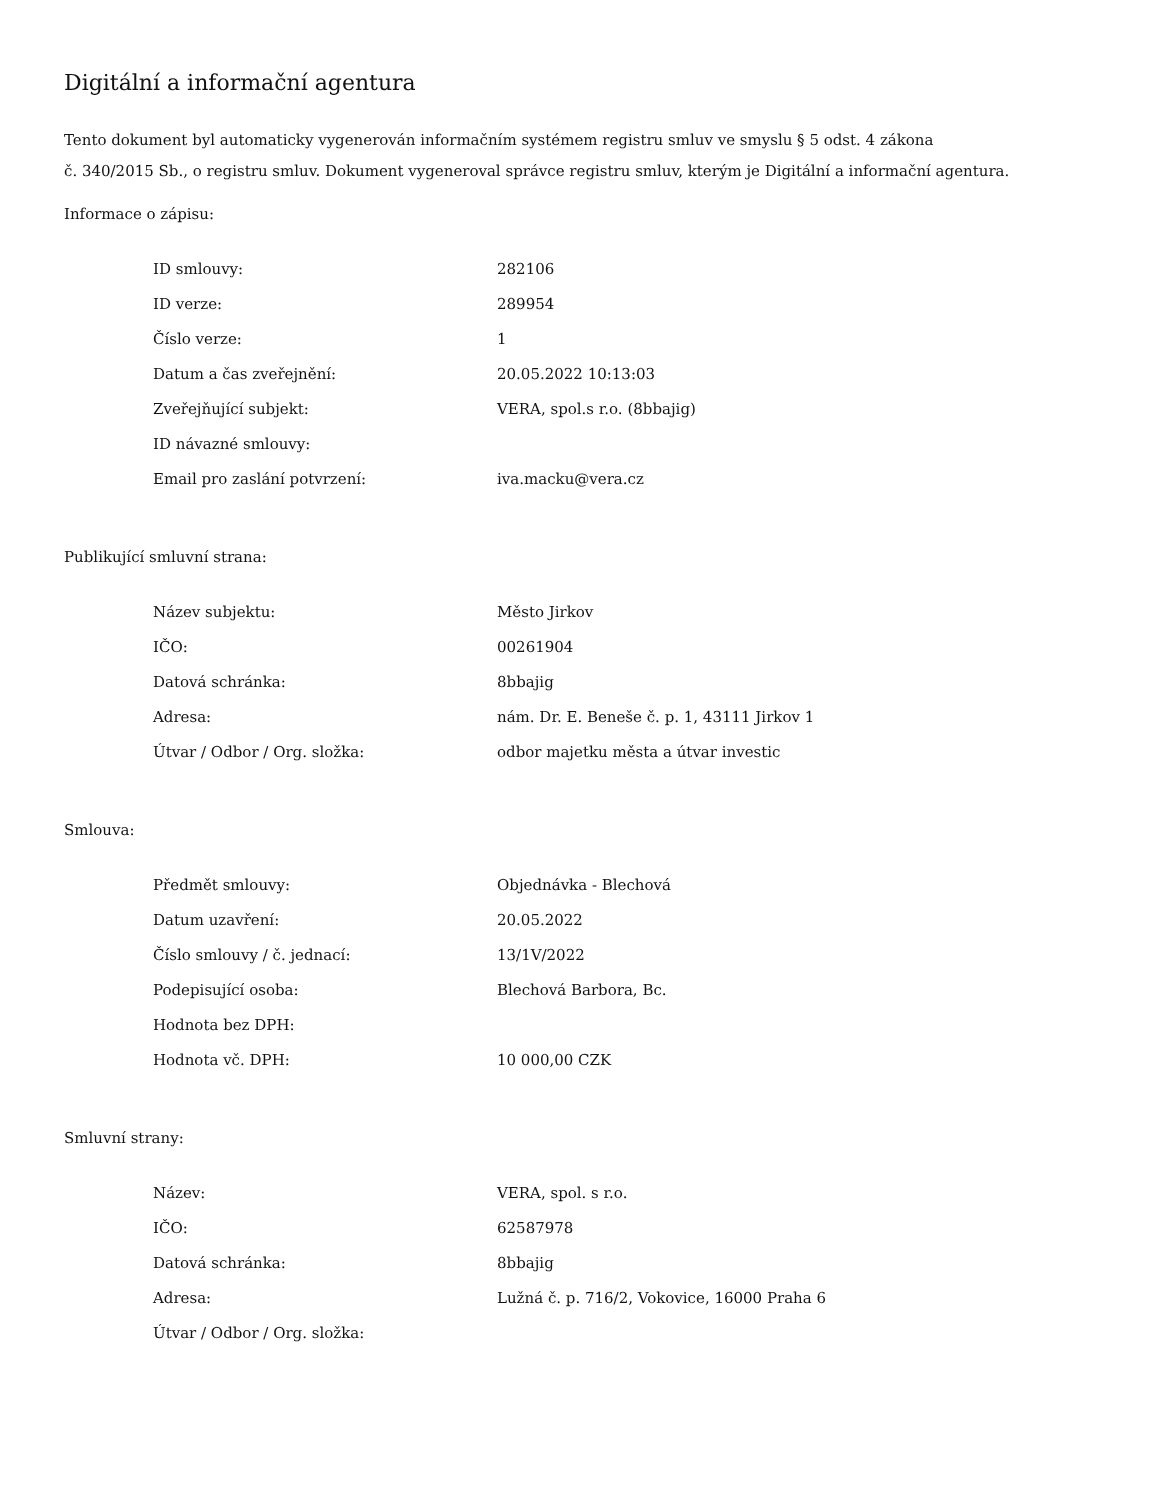Digitální a informační agentura
Tento dokument byl automaticky vygenerován informačním systémem registru smluv ve smyslu § 5 odst. 4 zákona
č. 340/2015 Sb., o registru smluv. Dokument vygeneroval správce registru smluv, kterým je Digitální a informační agentura.
Informace o zápisu:
| ID smlouvy: | 282106 |
| ID verze: | 289954 |
| Číslo verze: | 1 |
| Datum a čas zveřejnění: | 20.05.2022 10:13:03 |
| Zveřejňující subjekt: | VERA, spol.s r.o. (8bbajig) |
| ID návazné smlouvy: | |
| Email pro zaslání potvrzení: | iva.macku@vera.cz |
Publikující smluvní strana:
| Název subjektu: | Město Jirkov |
| IČO: | 00261904 |
| Datová schránka: | 8bbajig |
| Adresa: | nám. Dr. E. Beneše č. p. 1, 43111 Jirkov 1 |
| Útvar / Odbor / Org. složka: | odbor majetku města a útvar investic |
Smlouva:
| Předmět smlouvy: | Objednávka - Blechová |
| Datum uzavření: | 20.05.2022 |
| Číslo smlouvy / č. jednací: | 13/1V/2022 |
| Podepisující osoba: | Blechová Barbora, Bc. |
| Hodnota bez DPH: | |
| Hodnota vč. DPH: | 10 000,00 CZK |
Smluvní strany:
| Název: | VERA, spol. s r.o. |
| IČO: | 62587978 |
| Datová schránka: | 8bbajig |
| Adresa: | Lužná č. p. 716/2, Vokovice, 16000 Praha 6 |
| Útvar / Odbor / Org. složka: | |